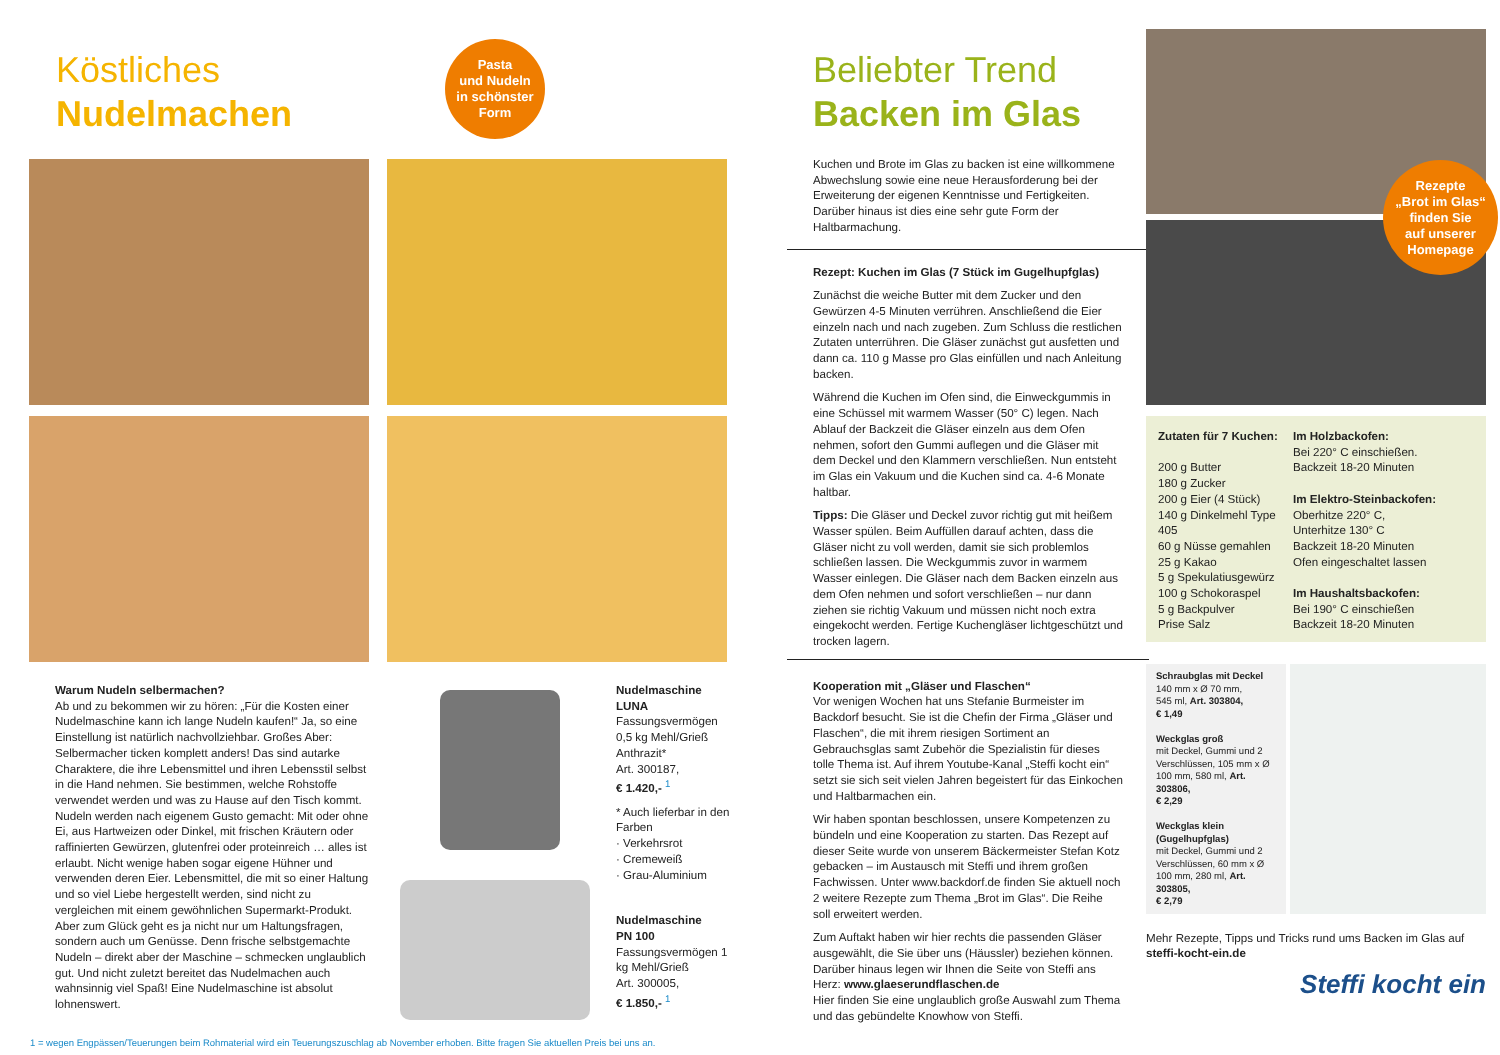Köstliches
Nudelmachen
Pasta
und Nudeln
in schönster
Form
Warum Nudeln selbermachen?
Ab und zu bekommen wir zu hören: „Für die Kosten einer Nudelmaschine kann ich lange Nudeln kaufen!“ Ja, so eine Einstellung ist natürlich nachvollziehbar. Großes Aber: Selbermacher ticken komplett anders! Das sind autarke Charaktere, die ihre Lebensmittel und ihren Lebensstil selbst in die Hand nehmen. Sie bestimmen, welche Rohstoffe verwendet werden und was zu Hause auf den Tisch kommt. Nudeln werden nach eigenem Gusto gemacht: Mit oder ohne Ei, aus Hartweizen oder Dinkel, mit frischen Kräutern oder raffinierten Gewürzen, glutenfrei oder proteinreich … alles ist erlaubt. Nicht wenige haben sogar eigene Hühner und verwenden deren Eier. Lebensmittel, die mit so einer Haltung und so viel Liebe hergestellt werden, sind nicht zu vergleichen mit einem gewöhnlichen Supermarkt-Produkt. Aber zum Glück geht es ja nicht nur um Haltungsfragen, sondern auch um Genüsse. Denn frische selbstgemachte Nudeln – direkt aber der Maschine – schmecken unglaublich gut. Und nicht zuletzt bereitet das Nudelmachen auch wahnsinnig viel Spaß! Eine Nudelmaschine ist absolut lohnenswert.
Nudelmaschine
LUNA
Fassungsvermögen 0,5 kg Mehl/Grieß
Anthrazit*
Art. 300187,
€ 1.420,- <sup>1</sup>
* Auch lieferbar in den Farben
· Verkehrsrot
· Cremeweiß
· Grau-Aluminium
Nudelmaschine
PN 100
Fassungsvermögen 1 kg Mehl/Grieß
Art. 300005,
€ 1.850,- <sup>1</sup>
1 = wegen Engpässen/Teuerungen beim Rohmaterial wird ein Teuerungszuschlag ab November erhoben. Bitte fragen Sie aktuellen Preis bei uns an.
Beliebter Trend
Backen im Glas
Kuchen und Brote im Glas zu backen ist eine willkommene Abwechslung sowie eine neue Herausforderung bei der Erweiterung der eigenen Kenntnisse und Fertigkeiten. Darüber hinaus ist dies eine sehr gute Form der Haltbarmachung.
Rezept: Kuchen im Glas (7 Stück im Gugelhupfglas)
Zunächst die weiche Butter mit dem Zucker und den Gewürzen 4-5 Minuten verrühren. Anschließend die Eier einzeln nach und nach zugeben. Zum Schluss die restlichen Zutaten unterrühren. Die Gläser zunächst gut ausfetten und dann ca. 110 g Masse pro Glas einfüllen und nach Anleitung backen.
Während die Kuchen im Ofen sind, die Einweckgummis in eine Schüssel mit warmem Wasser (50° C) legen. Nach Ablauf der Backzeit die Gläser einzeln aus dem Ofen nehmen, sofort den Gummi auflegen und die Gläser mit dem Deckel und den Klammern verschließen. Nun entsteht im Glas ein Vakuum und die Kuchen sind ca. 4-6 Monate haltbar.
Tipps: Die Gläser und Deckel zuvor richtig gut mit heißem Wasser spülen. Beim Auffüllen darauf achten, dass die Gläser nicht zu voll werden, damit sie sich problemlos schließen lassen. Die Weckgummis zuvor in warmem Wasser einlegen. Die Gläser nach dem Backen einzeln aus dem Ofen nehmen und sofort verschließen – nur dann ziehen sie richtig Vakuum und müssen nicht noch extra eingekocht werden. Fertige Kuchengläser lichtgeschützt und trocken lagern.
Kooperation mit „Gläser und Flaschen“
Vor wenigen Wochen hat uns Stefanie Burmeister im Backdorf besucht. Sie ist die Chefin der Firma „Gläser und Flaschen“, die mit ihrem riesigen Sortiment an Gebrauchsglas samt Zubehör die Spezialistin für dieses tolle Thema ist. Auf ihrem Youtube-Kanal „Steffi kocht ein“ setzt sie sich seit vielen Jahren begeistert für das Einkochen und Haltbarmachen ein.
Wir haben spontan beschlossen, unsere Kompetenzen zu bündeln und eine Kooperation zu starten. Das Rezept auf dieser Seite wurde von unserem Bäckermeister Stefan Kotz gebacken – im Austausch mit Steffi und ihrem großen Fachwissen. Unter www.backdorf.de finden Sie aktuell noch 2 weitere Rezepte zum Thema „Brot im Glas“. Die Reihe soll erweitert werden.
Zum Auftakt haben wir hier rechts die passenden Gläser ausgewählt, die Sie über uns (Häussler) beziehen können. Darüber hinaus legen wir Ihnen die Seite von Steffi ans Herz: www.glaeserundflaschen.de
Hier finden Sie eine unglaublich große Auswahl zum Thema und das gebündelte Knowhow von Steffi.
Zutaten für 7 Kuchen:
200 g Butter
180 g Zucker
200 g Eier (4 Stück)
140 g Dinkelmehl Type 405
60 g Nüsse gemahlen
25 g Kakao
5 g Spekulatius­gewürz
100 g Schokoraspel
5 g Backpulver
Prise Salz
Im Holzbackofen:
Bei 220° C einschießen.
Backzeit 18-20 Minuten
Im Elektro-Steinbackofen:
Oberhitze 220° C,
Unterhitze 130° C
Backzeit 18-20 Minuten
Ofen eingeschaltet lassen
Im Haushaltsbackofen:
Bei 190° C einschießen
Backzeit 18-20 Minuten
Schraubglas mit Deckel
140 mm x Ø 70 mm,
545 ml, Art. 303804,
€ 1,49
Weckglas groß
mit Deckel, Gummi und 2 Verschlüssen, 105 mm x Ø 100 mm, 580 ml, Art. 303806,
€ 2,29
Weckglas klein (Gugelhupfglas)
mit Deckel, Gummi und 2 Verschlüssen, 60 mm x Ø 100 mm, 280 ml, Art. 303805,
€ 2,79
Mehr Rezepte, Tipps und Tricks rund ums Backen im Glas auf steffi-kocht-ein.de
Steffi kocht ein
Rezepte
„Brot im Glas“
finden Sie
auf unserer
Homepage